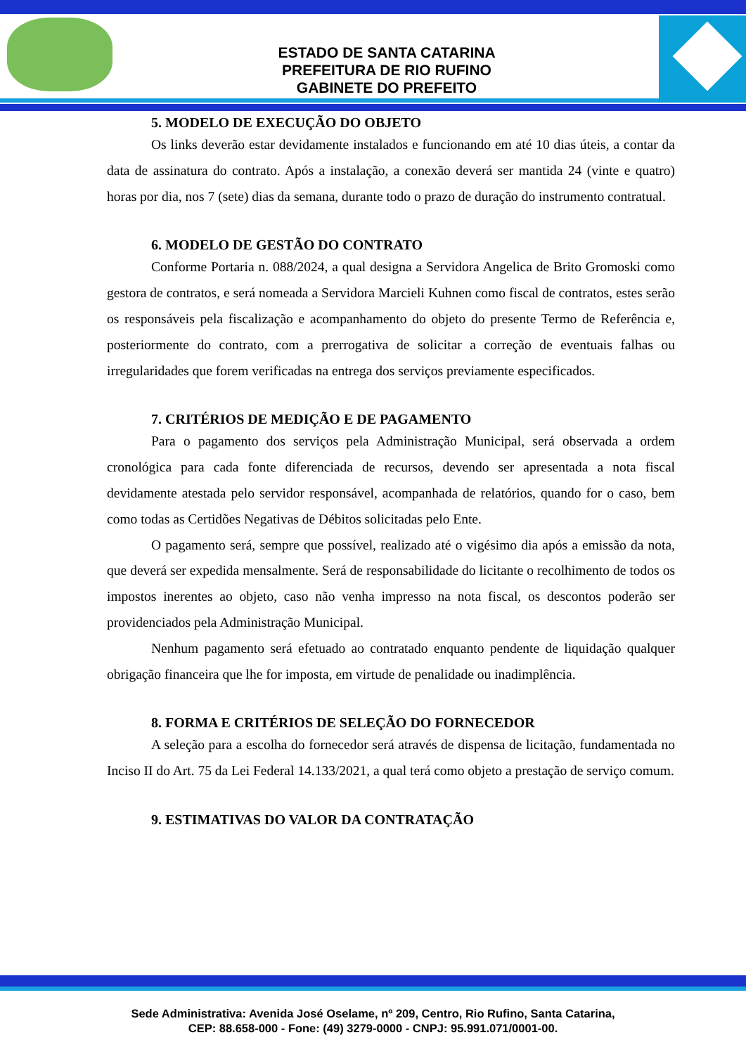ESTADO DE SANTA CATARINA
PREFEITURA DE RIO RUFINO
GABINETE DO PREFEITO
5. MODELO DE EXECUÇÃO DO OBJETO
Os links deverão estar devidamente instalados e funcionando em até 10 dias úteis, a contar da data de assinatura do contrato. Após a instalação, a conexão deverá ser mantida 24 (vinte e quatro) horas por dia, nos 7 (sete) dias da semana, durante todo o prazo de duração do instrumento contratual.
6. MODELO DE GESTÃO DO CONTRATO
Conforme Portaria n. 088/2024, a qual designa a Servidora Angelica de Brito Gromoski como gestora de contratos, e será nomeada a Servidora Marcieli Kuhnen como fiscal de contratos, estes serão os responsáveis pela fiscalização e acompanhamento do objeto do presente Termo de Referência e, posteriormente do contrato, com a prerrogativa de solicitar a correção de eventuais falhas ou irregularidades que forem verificadas na entrega dos serviços previamente especificados.
7. CRITÉRIOS DE MEDIÇÃO E DE PAGAMENTO
Para o pagamento dos serviços pela Administração Municipal, será observada a ordem cronológica para cada fonte diferenciada de recursos, devendo ser apresentada a nota fiscal devidamente atestada pelo servidor responsável, acompanhada de relatórios, quando for o caso, bem como todas as Certidões Negativas de Débitos solicitadas pelo Ente.
O pagamento será, sempre que possível, realizado até o vigésimo dia após a emissão da nota, que deverá ser expedida mensalmente. Será de responsabilidade do licitante o recolhimento de todos os impostos inerentes ao objeto, caso não venha impresso na nota fiscal, os descontos poderão ser providenciados pela Administração Municipal.
Nenhum pagamento será efetuado ao contratado enquanto pendente de liquidação qualquer obrigação financeira que lhe for imposta, em virtude de penalidade ou inadimplência.
8. FORMA E CRITÉRIOS DE SELEÇÃO DO FORNECEDOR
A seleção para a escolha do fornecedor será através de dispensa de licitação, fundamentada no Inciso II do Art. 75 da Lei Federal 14.133/2021, a qual terá como objeto a prestação de serviço comum.
9. ESTIMATIVAS DO VALOR DA CONTRATAÇÃO
Sede Administrativa: Avenida José Oselame, nº 209, Centro, Rio Rufino, Santa Catarina,
CEP: 88.658-000 - Fone: (49) 3279-0000 - CNPJ: 95.991.071/0001-00.